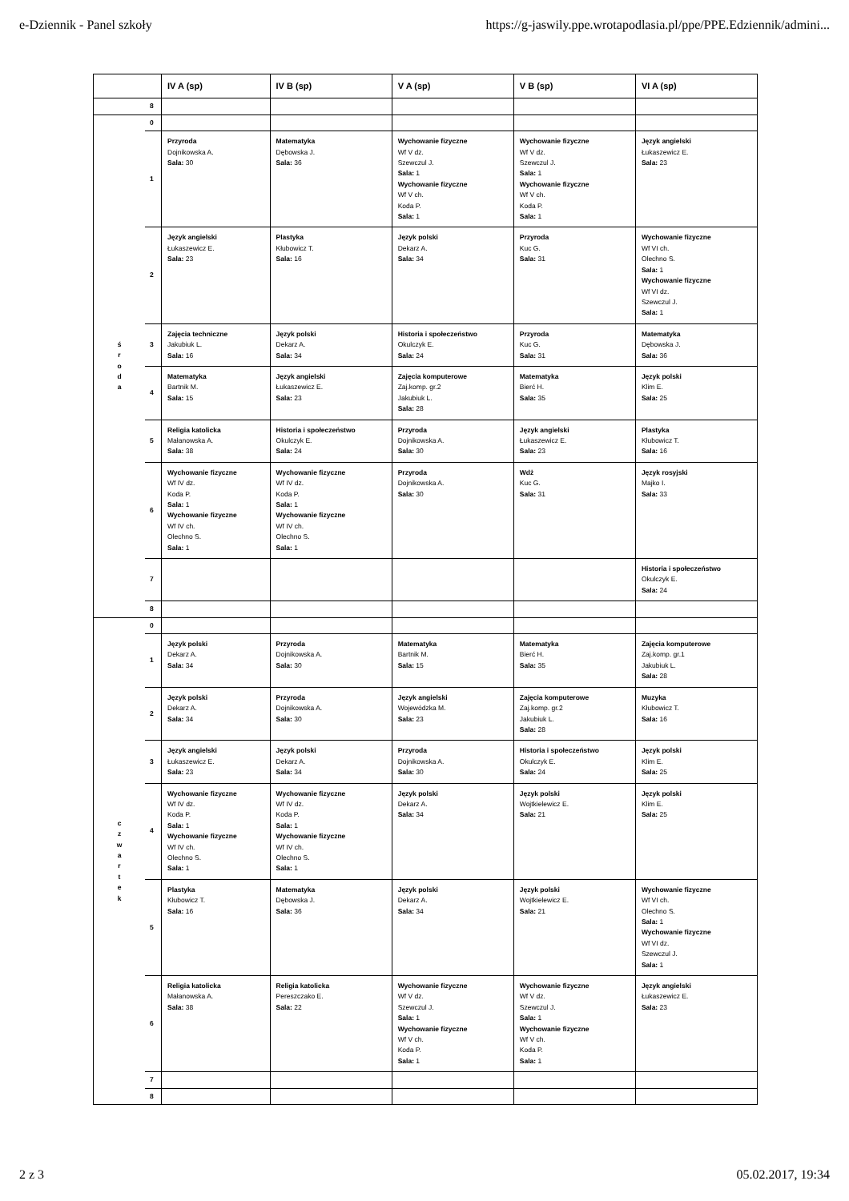e-Dziennik - Panel szkoły https://g-jaswily.ppe.wrotapodlasia.pl/ppe/PPE.Edziennik/admini...
| | | IV A (sp) | IV B (sp) | V A (sp) | V B (sp) | VI A (sp) |
| --- | --- | --- | --- | --- | --- | --- |
| | 8 | | | | | |
| ś r o d a | 0 | | | | | |
| | 1 | Przyroda Dojnikowska A. Sala: 30 | Matematyka Dębowska J. Sala: 36 | Wychowanie fizyczne Wf V dz. Szewczul J. Sala: 1 Wychowanie fizyczne Wf V ch. Koda P. Sala: 1 | Wychowanie fizyczne Wf V dz. Szewczul J. Sala: 1 Wychowanie fizyczne Wf V ch. Koda P. Sala: 1 | Język angielski Łukaszewicz E. Sala: 23 |
| | 2 | Język angielski Łukaszewicz E. Sala: 23 | Plastyka Kłubowicz T. Sala: 16 | Język polski Dekarz A. Sala: 34 | Przyroda Kuc G. Sala: 31 | Wychowanie fizyczne Wf VI ch. Olechno S. Sala: 1 Wychowanie fizyczne Wf VI dz. Szewczul J. Sala: 1 |
| | 3 | Zajęcia techniczne Jakubiuk L. Sala: 16 | Język polski Dekarz A. Sala: 34 | Historia i społeczeństwo Okulczyk E. Sala: 24 | Przyroda Kuc G. Sala: 31 | Matematyka Dębowska J. Sala: 36 |
| | 4 | Matematyka Bartnik M. Sala: 15 | Język angielski Łukaszewicz E. Sala: 23 | Zajęcia komputerowe Zaj.komp. gr.2 Jakubiuk L. Sala: 28 | Matematyka Bierć H. Sala: 35 | Język polski Klim E. Sala: 25 |
| | 5 | Religia katolicka Małanowska A. Sala: 38 | Historia i społeczeństwo Okulczyk E. Sala: 24 | Przyroda Dojnikowska A. Sala: 30 | Język angielski Łukaszewicz E. Sala: 23 | Plastyka Kłubowicz T. Sala: 16 |
| | 6 | Wychowanie fizyczne Wf IV dz. Koda P. Sala: 1 Wychowanie fizyczne Wf IV ch. Olechno S. Sala: 1 | Wychowanie fizyczne Wf IV dz. Koda P. Sala: 1 Wychowanie fizyczne Wf IV ch. Olechno S. Sala: 1 | Przyroda Dojnikowska A. Sala: 30 | Wdż Kuc G. Sala: 31 | Język rosyjski Majko I. Sala: 33 |
| | 7 | | | | | Historia i społeczeństwo Okulczyk E. Sala: 24 |
| | 8 | | | | | |
| c z w a r t e k | 0 | | | | | |
| | 1 | Język polski Dekarz A. Sala: 34 | Przyroda Dojnikowska A. Sala: 30 | Matematyka Bartnik M. Sala: 15 | Matematyka Bierć H. Sala: 35 | Zajęcia komputerowe Zaj.komp. gr.1 Jakubiuk L. Sala: 28 |
| | 2 | Język polski Dekarz A. Sala: 34 | Przyroda Dojnikowska A. Sala: 30 | Język angielski Wojewódzka M. Sala: 23 | Zajęcia komputerowe Zaj.komp. gr.2 Jakubiuk L. Sala: 28 | Muzyka Kłubowicz T. Sala: 16 |
| | 3 | Język angielski Łukaszewicz E. Sala: 23 | Język polski Dekarz A. Sala: 34 | Przyroda Dojnikowska A. Sala: 30 | Historia i społeczeństwo Okulczyk E. Sala: 24 | Język polski Klim E. Sala: 25 |
| | 4 | Wychowanie fizyczne Wf IV dz. Koda P. Sala: 1 Wychowanie fizyczne Wf IV ch. Olechno S. Sala: 1 | Wychowanie fizyczne Wf IV dz. Koda P. Sala: 1 Wychowanie fizyczne Wf IV ch. Olechno S. Sala: 1 | Język polski Dekarz A. Sala: 34 | Język polski Wojtkielewicz E. Sala: 21 | Język polski Klim E. Sala: 25 |
| | 5 | Plastyka Kłubowicz T. Sala: 16 | Matematyka Dębowska J. Sala: 36 | Język polski Dekarz A. Sala: 34 | Język polski Wojtkielewicz E. Sala: 21 | Wychowanie fizyczne Wf VI ch. Olechno S. Sala: 1 Wychowanie fizyczne Wf VI dz. Szewczul J. Sala: 1 |
| | 6 | Religia katolicka Małanowska A. Sala: 38 | Religia katolicka Pereszczako E. Sala: 22 | Wychowanie fizyczne Wf V dz. Szewczul J. Sala: 1 Wychowanie fizyczne Wf V ch. Koda P. Sala: 1 | Wychowanie fizyczne Wf V dz. Szewczul J. Sala: 1 Wychowanie fizyczne Wf V ch. Koda P. Sala: 1 | Język angielski Łukaszewicz E. Sala: 23 |
| | 7 | | | | | |
| | 8 | | | | | |
2 z 3 05.02.2017, 19:34